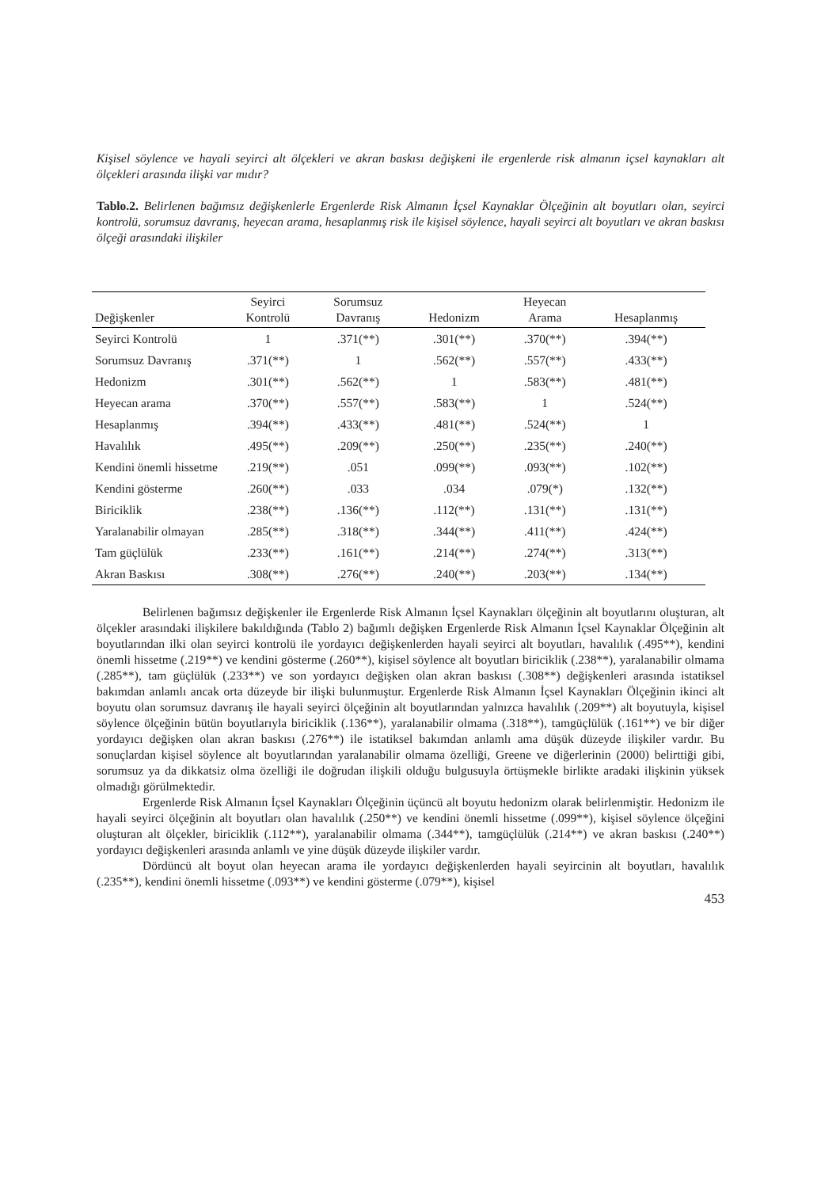Kişisel söylence ve hayali seyirci alt ölçekleri ve akran baskısı değişkeni ile ergenlerde risk almanın içsel kaynakları alt ölçekleri arasında ilişki var mıdır?
Tablo.2. Belirlenen bağımsız değişkenlerle Ergenlerde Risk Almanın İçsel Kaynaklar Ölçeğinin alt boyutları olan, seyirci kontrolü, sorumsuz davranış, heyecan arama, hesaplanmış risk ile kişisel söylence, hayali seyirci alt boyutları ve akran baskısı ölçeği arasındaki ilişkiler
| Değişkenler | Seyirci Kontrolü | Sorumsuz Davranış | Hedonizm | Heyecan Arama | Hesaplanmış |
| --- | --- | --- | --- | --- | --- |
| Seyirci Kontrolü | 1 | .371(**) | .301(**) | .370(**) | .394(**) |
| Sorumsuz Davranış | .371(**) | 1 | .562(**) | .557(**) | .433(**) |
| Hedonizm | .301(**) | .562(**) | 1 | .583(**) | .481(**) |
| Heyecan arama | .370(**) | .557(**) | .583(**) | 1 | .524(**) |
| Hesaplanmış | .394(**) | .433(**) | .481(**) | .524(**) | 1 |
| Havalılık | .495(**) | .209(**) | .250(**) | .235(**) | .240(**) |
| Kendini önemli hissetme | .219(**) | .051 | .099(**) | .093(**) | .102(**) |
| Kendini gösterme | .260(**) | .033 | .034 | .079(*) | .132(**) |
| Biriciklik | .238(**) | .136(**) | .112(**) | .131(**) | .131(**) |
| Yaralanabilir olmayan | .285(**) | .318(**) | .344(**) | .411(**) | .424(**) |
| Tam güçlülük | .233(**) | .161(**) | .214(**) | .274(**) | .313(**) |
| Akran Baskısı | .308(**) | .276(**) | .240(**) | .203(**) | .134(**) |
Belirlenen bağımsız değişkenler ile Ergenlerde Risk Almanın İçsel Kaynakları ölçeğinin alt boyutlarını oluşturan, alt ölçekler arasındaki ilişkilere bakıldığında (Tablo 2) bağımlı değişken Ergenlerde Risk Almanın İçsel Kaynaklar Ölçeğinin alt boyutlarından ilki olan seyirci kontrolü ile yordayıcı değişkenlerden hayali seyirci alt boyutları, havalılık (.495**), kendini önemli hissetme (.219**) ve kendini gösterme (.260**), kişisel söylence alt boyutları biriciklik (.238**), yaralanabilir olmama (.285**), tam güçlülük (.233**) ve son yordayıcı değişken olan akran baskısı (.308**) değişkenleri arasında istatiksel bakımdan anlamlı ancak orta düzeyde bir ilişki bulunmuştur. Ergenlerde Risk Almanın İçsel Kaynakları Ölçeğinin ikinci alt boyutu olan sorumsuz davranış ile hayali seyirci ölçeğinin alt boyutlarından yalnızca havalılık (.209**) alt boyutuyla, kişisel söylence ölçeğinin bütün boyutlarıyla biriciklik (.136**), yaralanabilir olmama (.318**), tamgüçlülük (.161**) ve bir diğer yordayıcı değişken olan akran baskısı (.276**) ile istatiksel bakımdan anlamlı ama düşük düzeyde ilişkiler vardır. Bu sonuçlardan kişisel söylence alt boyutlarından yaralanabilir olmama özelliği, Greene ve diğerlerinin (2000) belirttiği gibi, sorumsuz ya da dikkatsiz olma özelliği ile doğrudan ilişkili olduğu bulgusuyla örtüşmekle birlikte aradaki ilişkinin yüksek olmadığı görülmektedir.
Ergenlerde Risk Almanın İçsel Kaynakları Ölçeğinin üçüncü alt boyutu hedonizm olarak belirlenmiştir. Hedonizm ile hayali seyirci ölçeğinin alt boyutları olan havalılık (.250**) ve kendini önemli hissetme (.099**), kişisel söylence ölçeğini oluşturan alt ölçekler, biriciklik (.112**), yaralanabilir olmama (.344**), tamgüçlülük (.214**) ve akran baskısı (.240**) yordayıcı değişkenleri arasında anlamlı ve yine düşük düzeyde ilişkiler vardır.
Dördüncü alt boyut olan heyecan arama ile yordayıcı değişkenlerden hayali seyircinin alt boyutları, havalılık (.235**), kendini önemli hissetme (.093**) ve kendini gösterme (.079**), kişisel
453